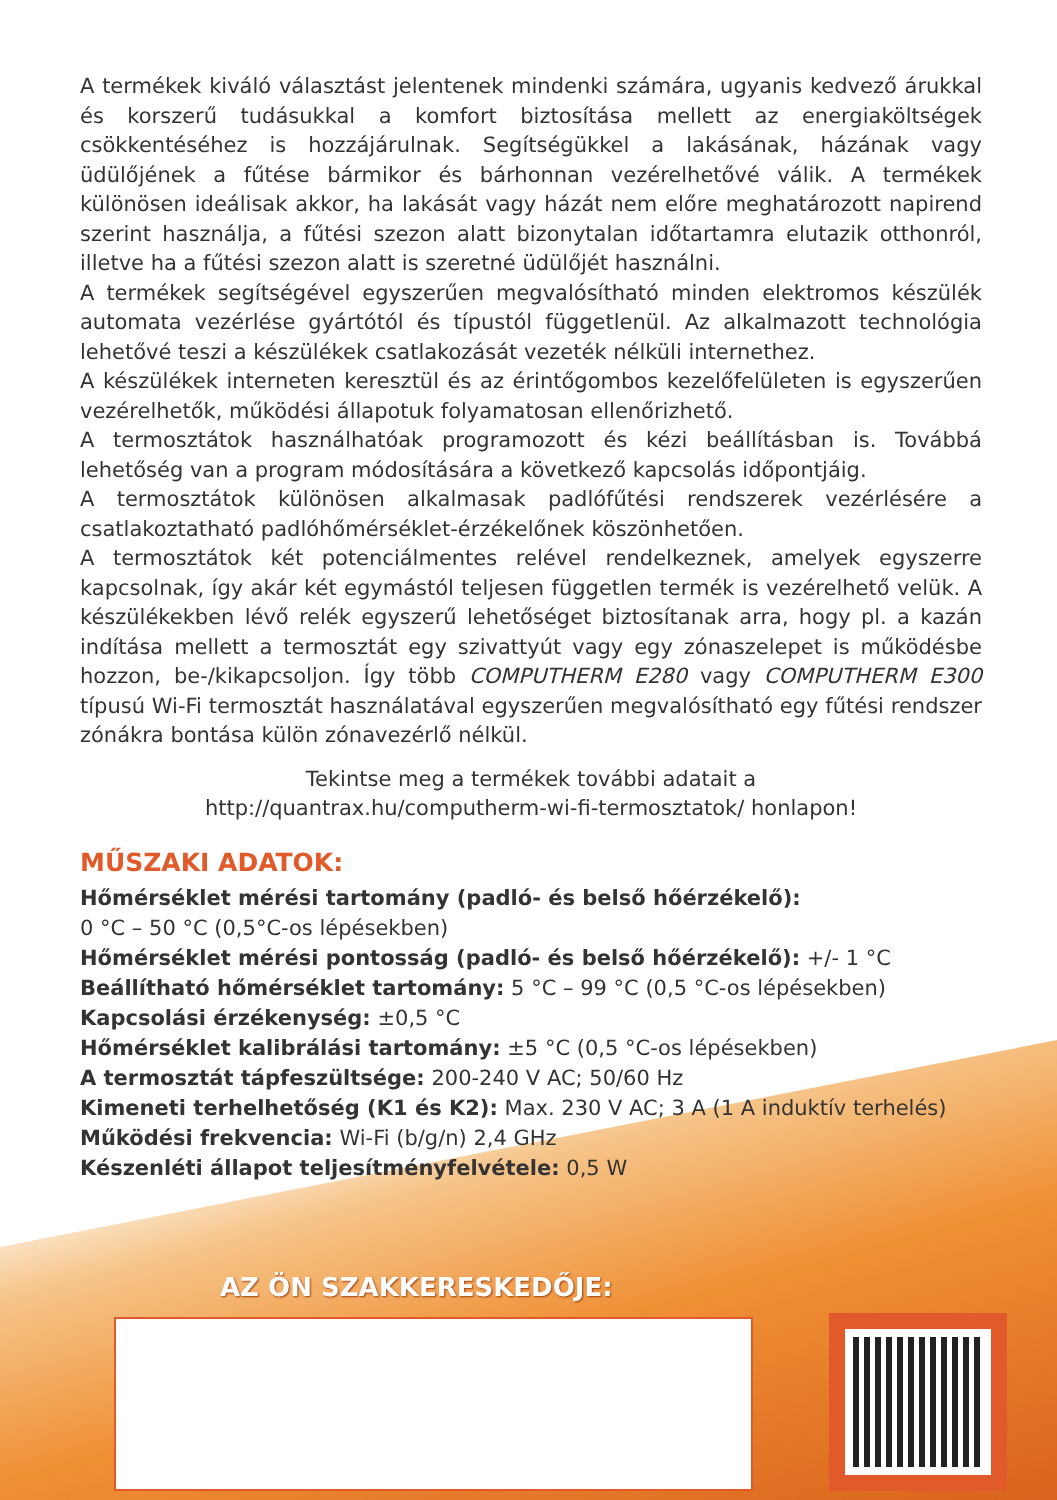A termékek kiváló választást jelentenek mindenki számára, ugyanis kedvező árukkal és korszerű tudásukkal a komfort biztosítása mellett az energiaköltségek csökkentéséhez is hozzájárulnak. Segítségükkel a lakásának, házának vagy üdülőjének a fűtése bármikor és bárhonnan vezérelhetővé válik. A termékek különösen ideálisak akkor, ha lakását vagy házát nem előre meghatározott napirend szerint használja, a fűtési szezon alatt bizonytalan időtartamra elutazik otthonról, illetve ha a fűtési szezon alatt is szeretné üdülőjét használni.
A termékek segítségével egyszerűen megvalósítható minden elektromos készülék automata vezérlése gyártótól és típustól függetlenül. Az alkalmazott technológia lehetővé teszi a készülékek csatlakozását vezeték nélküli internethez.
A készülékek interneten keresztül és az érintőgombos kezelőfelületen is egyszerűen vezérelhetők, működési állapotuk folyamatosan ellenőrizhető.
A termosztátok használhatóak programozott és kézi beállításban is. Továbbá lehetőség van a program módosítására a következő kapcsolás időpontjáig.
A termosztátok különösen alkalmasak padlófűtési rendszerek vezérlésére a csatlakoztatható padlóhőmérséklet-érzékelőnek köszönhetően.
A termosztátok két potenciálmentes relével rendelkeznek, amelyek egyszerre kapcsolnak, így akár két egymástól teljesen független termék is vezérelhető velük. A készülékekben lévő relék egyszerű lehetőséget biztosítanak arra, hogy pl. a kazán indítása mellett a termosztát egy szivattyút vagy egy zónaszelepet is működésbe hozzon, be-/kikapcsoljon. Így több COMPUTHERM E280 vagy COMPUTHERM E300 típusú Wi-Fi termosztát használatával egyszerűen megvalósítható egy fűtési rendszer zónákra bontása külön zónavezérlő nélkül.
Tekintse meg a termékek további adatait a
http://quantrax.hu/computherm-wi-fi-termosztatok/ honlapon!
MŰSZAKI ADATOK:
Hőmérséklet mérési tartomány (padló- és belső hőérzékelő):
0 °C – 50 °C (0,5°C-os lépésekben)
Hőmérséklet mérési pontosság (padló- és belső hőérzékelő): +/- 1 °C
Beállítható hőmérséklet tartomány: 5 °C – 99 °C (0,5 °C-os lépésekben)
Kapcsolási érzékenység: ±0,5 °C
Hőmérséklet kalibrálási tartomány: ±5 °C (0,5 °C-os lépésekben)
A termosztát tápfeszültsége: 200-240 V AC; 50/60 Hz
Kimeneti terhelhetőség (K1 és K2): Max. 230 V AC; 3 A (1 A induktív terhelés)
Működési frekvencia: Wi-Fi (b/g/n) 2,4 GHz
Készenléti állapot teljesítményfelvétele: 0,5 W
AZ ÖN SZAKKERESKEDŐJE: